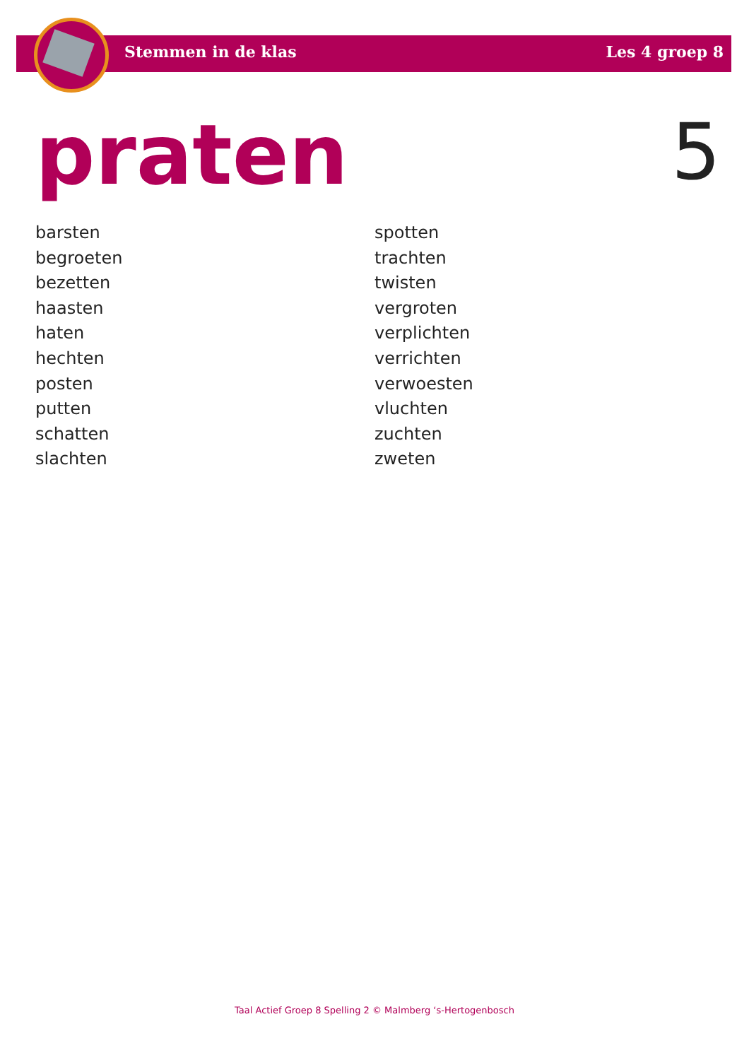Stemmen in de klas Les 4 groep 8
praten 5
barsten
begroeten
bezetten
haasten
haten
hechten
posten
putten
schatten
slachten
spotten
trachten
twisten
vergroten
verplichten
verrichten
verwoesten
vluchten
zuchten
zweten
Taal Actief Groep 8 Spelling 2 © Malmberg ‘s-Hertogenbosch